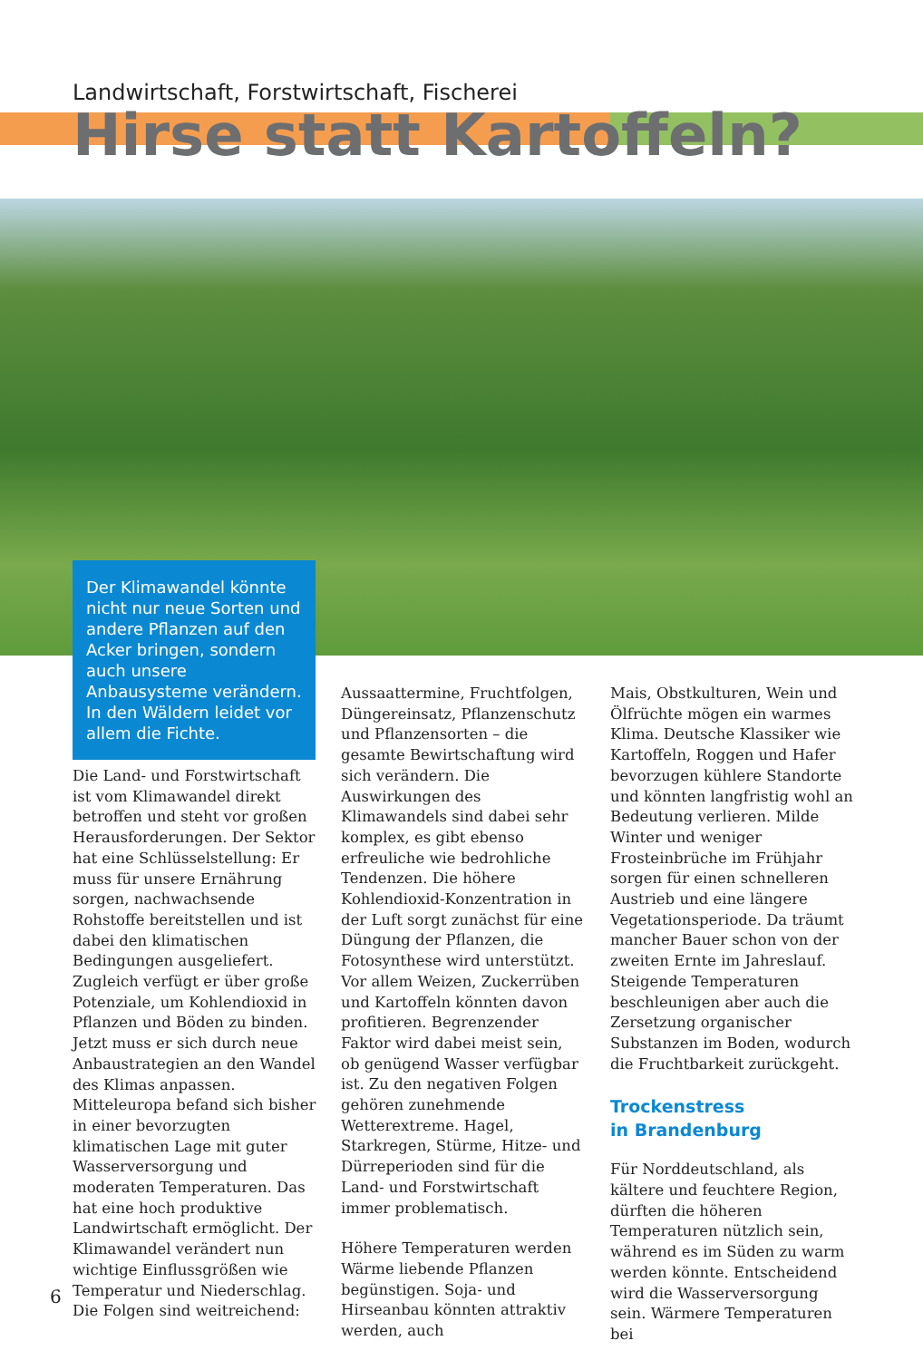Landwirtschaft, Forstwirtschaft, Fischerei
Hirse statt Kartoffeln?
Der Klimawandel könnte nicht nur neue Sorten und andere Pflanzen auf den Acker bringen, sondern auch unsere Anbausysteme verändern. In den Wäldern leidet vor allem die Fichte.
Die Land- und Forstwirtschaft ist vom Klimawandel direkt betroffen und steht vor großen Herausforderungen. Der Sektor hat eine Schlüsselstellung: Er muss für unsere Ernährung sorgen, nachwachsende Rohstoffe bereitstellen und ist dabei den klimatischen Bedingungen ausgeliefert. Zugleich verfügt er über große Potenziale, um Kohlendioxid in Pflanzen und Böden zu binden. Jetzt muss er sich durch neue Anbaustrategien an den Wandel des Klimas anpassen. Mitteleuropa befand sich bisher in einer bevorzugten klimatischen Lage mit guter Wasserversorgung und moderaten Temperaturen. Das hat eine hoch produktive Landwirtschaft ermöglicht. Der Klimawandel verändert nun wichtige Einflussgrößen wie Temperatur und Niederschlag. Die Folgen sind weitreichend:
Aussaattermine, Fruchtfolgen, Düngereinsatz, Pflanzenschutz und Pflanzensorten – die gesamte Bewirtschaftung wird sich verändern. Die Auswirkungen des Klimawandels sind dabei sehr komplex, es gibt ebenso erfreuliche wie bedrohliche Tendenzen. Die höhere Kohlendioxid-Konzentration in der Luft sorgt zunächst für eine Düngung der Pflanzen, die Fotosynthese wird unterstützt. Vor allem Weizen, Zuckerrüben und Kartoffeln könnten davon profitieren. Begrenzender Faktor wird dabei meist sein, ob genügend Wasser verfügbar ist. Zu den negativen Folgen gehören zunehmende Wetterextreme. Hagel, Starkregen, Stürme, Hitze- und Dürreperioden sind für die Land- und Forstwirtschaft immer problematisch.
Höhere Temperaturen werden Wärme liebende Pflanzen begünstigen. Soja- und Hirseanbau könnten attraktiv werden, auch
Mais, Obstkulturen, Wein und Ölfrüchte mögen ein warmes Klima. Deutsche Klassiker wie Kartoffeln, Roggen und Hafer bevorzugen kühlere Standorte und könnten langfristig wohl an Bedeutung verlieren. Milde Winter und weniger Frosteinbrüche im Frühjahr sorgen für einen schnelleren Austrieb und eine längere Vegetationsperiode. Da träumt mancher Bauer schon von der zweiten Ernte im Jahreslauf. Steigende Temperaturen beschleunigen aber auch die Zersetzung organischer Substanzen im Boden, wodurch die Fruchtbarkeit zurückgeht.
Trockenstress
in Brandenburg
Für Norddeutschland, als kältere und feuchtere Region, dürften die höheren Temperaturen nützlich sein, während es im Süden zu warm werden könnte. Entscheidend wird die Wasserversorgung sein. Wärmere Temperaturen bei
6